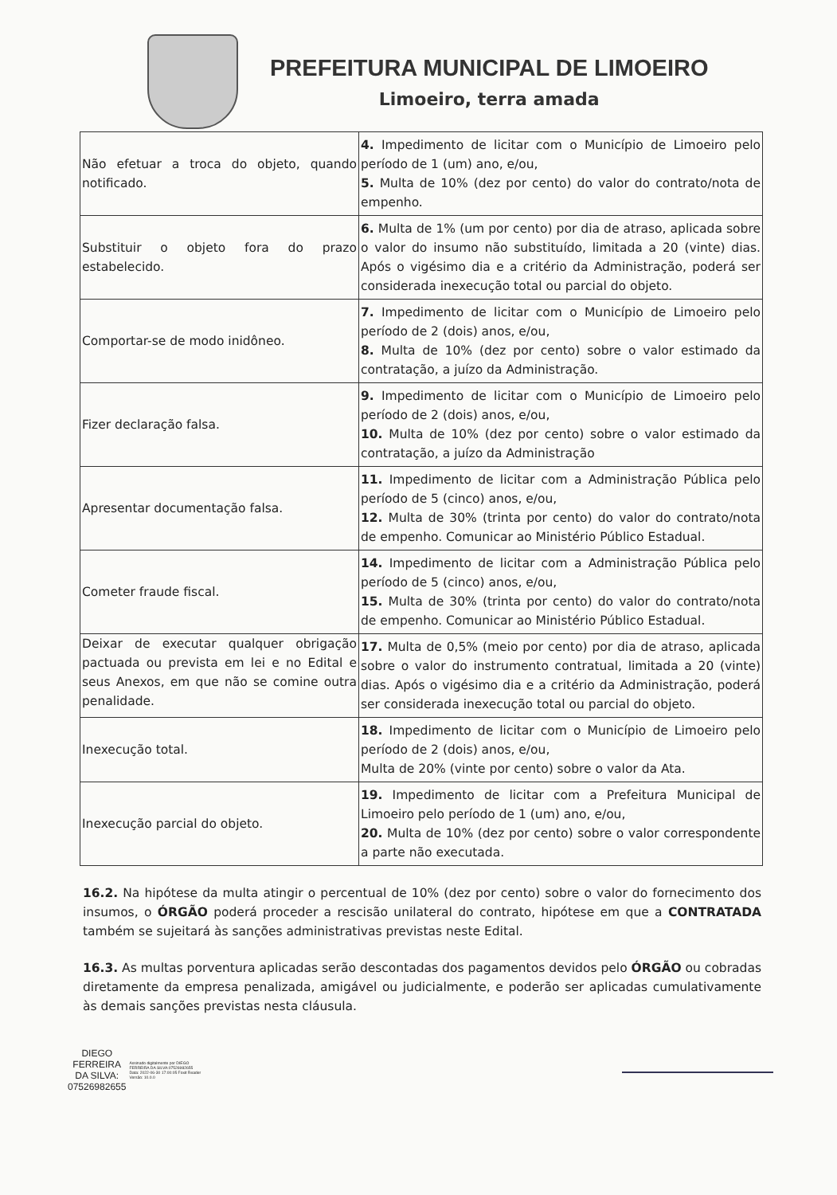PREFEITURA MUNICIPAL DE LIMOEIRO
Limoeiro, terra amada
| Não efetuar a troca do objeto, quando notificado. | 4. Impedimento de licitar com o Município de Limoeiro pelo período de 1 (um) ano, e/ou, 5. Multa de 10% (dez por cento) do valor do contrato/nota de empenho. |
| Substituir o objeto fora do prazo estabelecido. | 6. Multa de 1% (um por cento) por dia de atraso, aplicada sobre o valor do insumo não substituído, limitada a 20 (vinte) dias. Após o vigésimo dia e a critério da Administração, poderá ser considerada inexecução total ou parcial do objeto. |
| Comportar-se de modo inidôneo. | 7. Impedimento de licitar com o Município de Limoeiro pelo período de 2 (dois) anos, e/ou, 8. Multa de 10% (dez por cento) sobre o valor estimado da contratação, a juízo da Administração. |
| Fizer declaração falsa. | 9. Impedimento de licitar com o Município de Limoeiro pelo período de 2 (dois) anos, e/ou, 10. Multa de 10% (dez por cento) sobre o valor estimado da contratação, a juízo da Administração |
| Apresentar documentação falsa. | 11. Impedimento de licitar com a Administração Pública pelo período de 5 (cinco) anos, e/ou, 12. Multa de 30% (trinta por cento) do valor do contrato/nota de empenho. Comunicar ao Ministério Público Estadual. |
| Cometer fraude fiscal. | 14. Impedimento de licitar com a Administração Pública pelo período de 5 (cinco) anos, e/ou, 15. Multa de 30% (trinta por cento) do valor do contrato/nota de empenho. Comunicar ao Ministério Público Estadual. |
| Deixar de executar qualquer obrigação pactuada ou prevista em lei e no Edital e seus Anexos, em que não se comine outra penalidade. | 17. Multa de 0,5% (meio por cento) por dia de atraso, aplicada sobre o valor do instrumento contratual, limitada a 20 (vinte) dias. Após o vigésimo dia e a critério da Administração, poderá ser considerada inexecução total ou parcial do objeto. |
| Inexecução total. | 18. Impedimento de licitar com o Município de Limoeiro pelo período de 2 (dois) anos, e/ou, Multa de 20% (vinte por cento) sobre o valor da Ata. |
| Inexecução parcial do objeto. | 19. Impedimento de licitar com a Prefeitura Municipal de Limoeiro pelo período de 1 (um) ano, e/ou, 20. Multa de 10% (dez por cento) sobre o valor correspondente a parte não executada. |
16.2. Na hipótese da multa atingir o percentual de 10% (dez por cento) sobre o valor do fornecimento dos insumos, o ÓRGÃO poderá proceder a rescisão unilateral do contrato, hipótese em que a CONTRATADA também se sujeitará às sanções administrativas previstas neste Edital.
16.3. As multas porventura aplicadas serão descontadas dos pagamentos devidos pelo ÓRGÃO ou cobradas diretamente da empresa penalizada, amigável ou judicialmente, e poderão ser aplicadas cumulativamente às demais sanções previstas nesta cláusula.
DIEGO
FERREIRA
DA SILVA:
07526982655
Assinado digitalmente por DIEGO FERREIRA DA SILVA:07526982655 Data: 2022-06-30 17:00:05 Foxit Reader Versão: 10.0.0